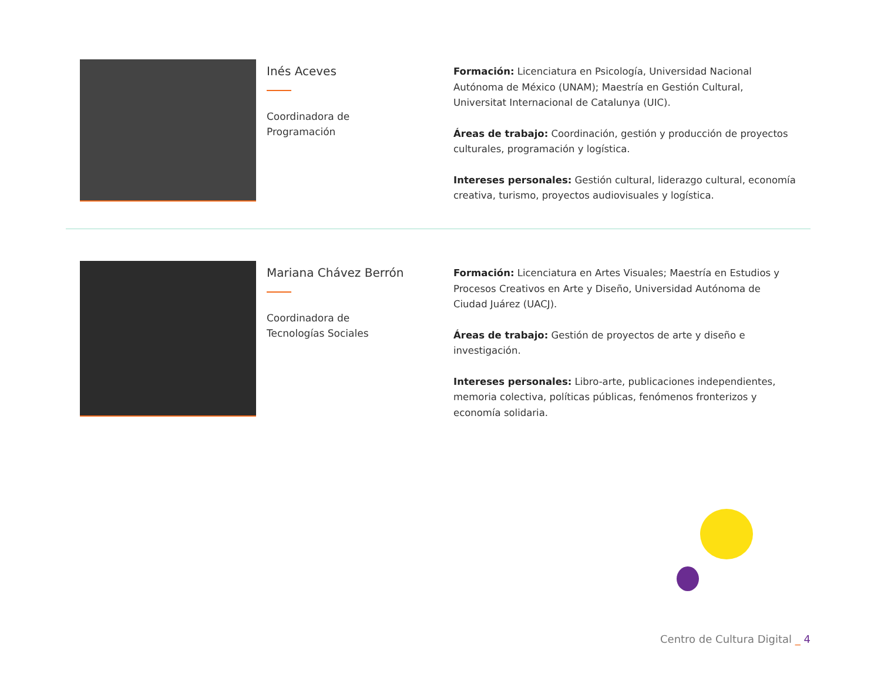Inés Aceves
Coordinadora de
Programación
Formación: Licenciatura en Psicología, Universidad Nacional Autónoma de México (UNAM); Maestría en Gestión Cultural, Universitat Internacional de Catalunya (UIC).
Áreas de trabajo: Coordinación, gestión y producción de proyectos culturales, programación y logística.
Intereses personales: Gestión cultural, liderazgo cultural, economía creativa, turismo, proyectos audiovisuales y logística.
Mariana Chávez Berrón
Coordinadora de
Tecnologías Sociales
Formación: Licenciatura en Artes Visuales; Maestría en Estudios y Procesos Creativos en Arte y Diseño, Universidad Autónoma de Ciudad Juárez (UACJ).
Áreas de trabajo: Gestión de proyectos de arte y diseño e investigación.
Intereses personales: Libro-arte, publicaciones independientes, memoria colectiva, políticas públicas, fenómenos fronterizos y economía solidaria.
Centro de Cultura Digital _ 4